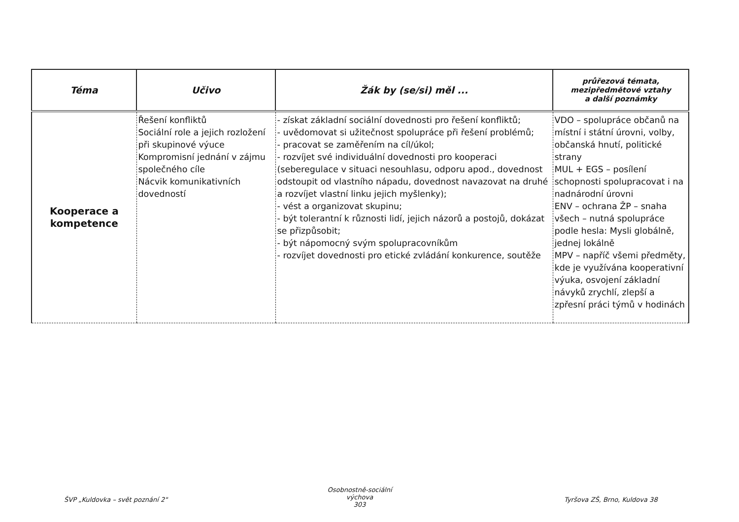| Téma | Učivo | Žák by (se/si) měl ... | průřezová témata, mezipředmětové vztahy a další poznámky |
| --- | --- | --- | --- |
| Kooperace a kompetence | Řešení konfliktů Sociální role a jejich rozložení při skupinové výuce Kompromisní jednání v zájmu společného cíle Nácvik komunikativních dovedností | - získat základní sociální dovednosti pro řešení konfliktů; - uvědomovat si užitečnost spolupráce při řešení problémů; - pracovat se zaměřením na cíl/úkol; - rozvíjet své individuální dovednosti pro kooperaci (seberegulace v situaci nesouhlasu, odporu apod., dovednost odstoupit od vlastního nápadu, dovednost navazovat na druhé a rozvíjet vlastní linku jejich myšlenky); - vést a organizovat skupinu; - být tolerantní k různosti lidí, jejich názorů a postojů, dokázat se přizpůsobit; - být nápomocný svým spolupracovníkům - rozvíjet dovednosti pro etické zvládání konkurence, soutěže | VDO – spolupráce občanů na místní i státní úrovni, volby, občanská hnutí, politické strany MUL + EGS – posílení schopnosti spolupracovat i na nadnárodní úrovni ENV – ochrana ŽP – snaha všech – nutná spolupráce podle hesla: Mysli globálně, jednej lokálně MPV – napříč všemi předměty, kde je využívána kooperativní výuka, osvojení základní návyků zrychlí, zlepší a zpřesní práci týmů v hodinách |
ŠVP „Kuldovka – svět poznání 2"
Osobnostně-sociální výchova
303
Tyršova ZŠ, Brno, Kuldova 38